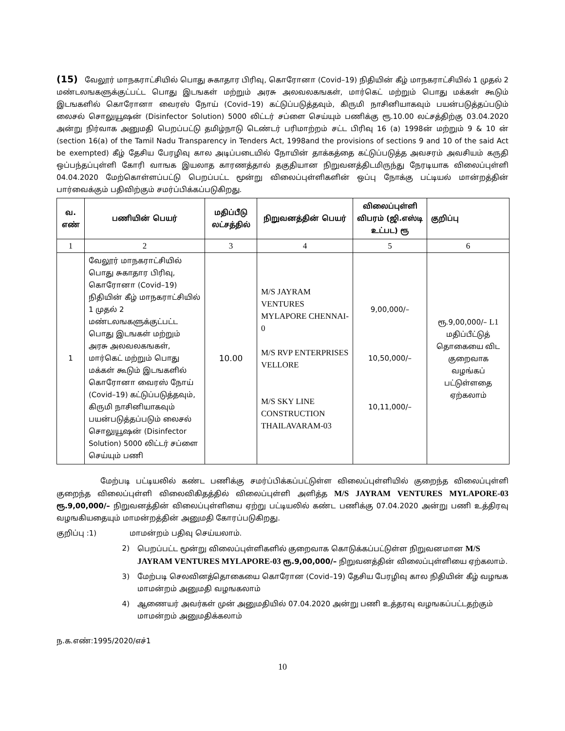(15) வேலூர் மாநகராட்சியில் பொது சுகாதார பிரிவு, கொரோனா (Covid–19) நிதியின் கீழ் மாநகராட்சியில் 1 முதல் 2 மண்டலஙகளுக்குட்பட்ட பொது இடஙகள் மற்றும் அரசு அலவலகஙகள், மார்கெட் மற்றும் பொது மக்கள் கூடும் இடஙகளில் கொரோனா வைரஸ் நோய் (Covid–19) கட்டுப்படுத்தவும், கிருமி நாசினியாகவும் பயன்படுத்தப்படும் லைசல் சொலுயூஷன் (Disinfector Solution) 5000 லிட்டர் சப்ளை செய்யும் பணிக்கு ரூ.10.00 லட்சத்திற்கு 03.04.2020 அன்று நிர்வாக அனுமதி பெறப்பட்டு தமிழ்நாடு டெண்டர் பரிமாற்றம் சட்ட பிரிவு 16 (a) 1998ன் மற்றும் 9 & 10 ன் (section 16(a) of the Tamil Nadu Transparency in Tenders Act, 1998and the provisions of sections 9 and 10 of the said Act be exempted) கீழ் தேசிய பேரழிவு கால அடிப்படையில் நோயின் தாக்கத்தை கட்டுப்படுத்த அவசரம் அவசியம் கருதி ஒப்பந்தப்புள்ளி கோரி வாஙக இயலாத காரணத்தால் தகுதியான நிறுவனத்திடமிருந்து நேரடியாக விலைப்புள்ளி 04.04.2020 மேற்கொள்ளப்பட்டு பெறப்பட்ட மூன்று விலைப்புள்ளிகளின் ஒப்பு நோக்கு பட்டியல் மான்றத்தின் பார்வைக்கும் பதிவிற்கும் சமர்ப்பிக்கப்படுகிறது.
| வ. எண் | பணியின் பெயர் | மதிப்பீடு லட்சத்தில் | நிறுவனத்தின் பெயர் | விலைப்புள்ளி விபரம் (ஜி.எஸ்டி உட்பட) ரூ | குறிப்பு |
| --- | --- | --- | --- | --- | --- |
| 1 | 2 | 3 | 4 | 5 | 6 |
| 1 | வேலூர் மாநகராட்சியில் பொது சுகாதார பிரிவு, கொரோனா (Covid–19) நிதியின் கீழ் மாநகராட்சியில் 1 முதல் 2 மண்டலஙகளுக்குட்பட்ட பொது இடஙகள் மற்றும் அரசு அலவலகஙகள், மார்கெட் மற்றும் பொது மக்கள் கூடும் இடஙகளில் கொரோனா வைரஸ் நோய் (Covid–19) கட்டுப்படுத்தவும், கிருமி நாசினியாகவும் பயன்படுத்தப்படும் லைசல் சொலுயூஷன் (Disinfector Solution) 5000 லிட்டர் சப்ளை செய்யும் பணி | 10.00 | M/S JAYRAM VENTURES MYLAPORE CHENNAI-0 M/S RVP ENTERPRISES VELLORE M/S SKY LINE CONSTRUCTION THAILAVARAM-03 | 9,00,000/– 10,50,000/– 10,11,000/– | ரூ.9,00,000/– L1 மதிப்பீட்டுத் தொகையை விட குறைவாக வழங்கப் பட்டுள்ளதை ஏற்கலாம் |
மேற்படி பட்டியலில் கண்ட பணிக்கு சமர்ப்பிக்கப்பட்டுள்ள விலைப்புள்ளியில் குறைந்த விலைப்புள்ளி குறைந்த விலைப்புள்ளி விலைவிகிதத்தில் விலைப்புள்ளி அளித்த M/S JAYRAM VENTURES MYLAPORE-03 ரூ.9,00,000/– நிறுவனத்தின் விலைப்புள்ளியை ஏற்று பட்டியலில் கண்ட பணிக்கு 07.04.2020 அன்று பணி உத்திரவு வழஙகியதையும் மாமன்றத்தின் அனுமதி கோரப்படுகிறது.
குறிப்பு :1) மாமன்றம் பதிவு செய்யலாம்.
2) பெறப்பட்ட மூன்று விலைப்புள்ளிகளில் குறைவாக கொடுக்கப்பட்டுள்ள நிறுவனமான M/S JAYRAM VENTURES MYLAPORE-03 ரூ.9,00,000/– நிறுவனத்தின் விலைப்புள்ளியை ஏற்கலாம்.
3) மேற்படி செலவினத்தொகையை கொரோன (Covid–19) தேசிய பேரழிவு கால நிதியின் கீழ் வழஙக மாமன்றம் அனுமதி வழஙகலாம்
4) ஆணையர் அவர்கள் முன் அனுமதியில் 07.04.2020 அன்று பணி உத்தரவு வழஙகப்பட்டதற்கும் மாமன்றம் அனுமதிக்கலாம்
ந.க.எண்:1995/2020/எச்1
10